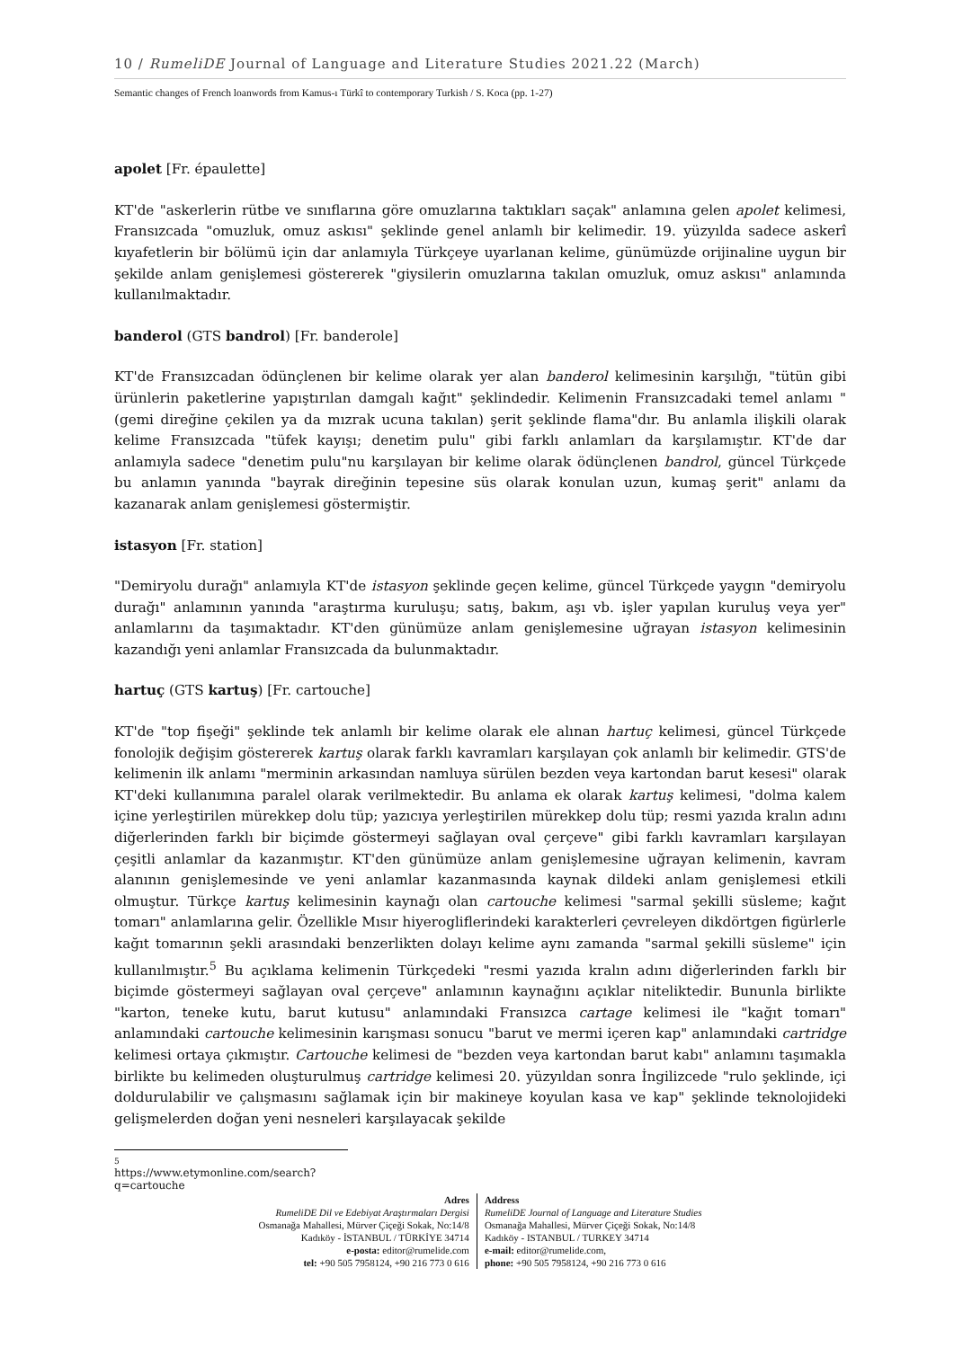10 / RumeliDE Journal of Language and Literature Studies 2021.22 (March)
Semantic changes of French loanwords from Kamus-ı Türkî to contemporary Turkish / S. Koca (pp. 1-27)
apolet [Fr. épaulette]
KT'de "askerlerin rütbe ve sınıflarına göre omuzlarına taktıkları saçak" anlamına gelen apolet kelimesi, Fransızcada "omuzluk, omuz askısı" şeklinde genel anlamlı bir kelimedir. 19. yüzyılda sadece askerî kıyafetlerin bir bölümü için dar anlamıyla Türkçeye uyarlanan kelime, günümüzde orijinaline uygun bir şekilde anlam genişlemesi göstererek "giysilerin omuzlarına takılan omuzluk, omuz askısı" anlamında kullanılmaktadır.
banderol (GTS bandrol) [Fr. banderole]
KT'de Fransızcadan ödünçlenen bir kelime olarak yer alan banderol kelimesinin karşılığı, "tütün gibi ürünlerin paketlerine yapıştırılan damgalı kağıt" şeklindedir. Kelimenin Fransızcadaki temel anlamı "(gemi direğine çekilen ya da mızrak ucuna takılan) şerit şeklinde flama"dır. Bu anlamla ilişkili olarak kelime Fransızcada "tüfek kayışı; denetim pulu" gibi farklı anlamları da karşılamıştır. KT'de dar anlamıyla sadece "denetim pulu"nu karşılayan bir kelime olarak ödünçlenen bandrol, güncel Türkçede bu anlamın yanında "bayrak direğinin tepesine süs olarak konulan uzun, kumaş şerit" anlamı da kazanarak anlam genişlemesi göstermiştir.
istasyon [Fr. station]
"Demiryolu durağı" anlamıyla KT'de istasyon şeklinde geçen kelime, güncel Türkçede yaygın "demiryolu durağı" anlamının yanında "araştırma kuruluşu; satış, bakım, aşı vb. işler yapılan kuruluş veya yer" anlamlarını da taşımaktadır. KT'den günümüze anlam genişlemesine uğrayan istasyon kelimesinin kazandığı yeni anlamlar Fransızcada da bulunmaktadır.
hartuç (GTS kartuş) [Fr. cartouche]
KT'de "top fişeği" şeklinde tek anlamlı bir kelime olarak ele alınan hartuç kelimesi, güncel Türkçede fonolojik değişim göstererek kartuş olarak farklı kavramları karşılayan çok anlamlı bir kelimedir. GTS'de kelimenin ilk anlamı "merminin arkasından namluya sürülen bezden veya kartondan barut kesesi" olarak KT'deki kullanımına paralel olarak verilmektedir. Bu anlama ek olarak kartuş kelimesi, "dolma kalem içine yerleştirilen mürekkep dolu tüp; yazıcıya yerleştirilen mürekkep dolu tüp; resmi yazıda kralın adını diğerlerinden farklı bir biçimde göstermeyi sağlayan oval çerçeve" gibi farklı kavramları karşılayan çeşitli anlamlar da kazanmıştır. KT'den günümüze anlam genişlemesine uğrayan kelimenin, kavram alanının genişlemesinde ve yeni anlamlar kazanmasında kaynak dildeki anlam genişlemesi etkili olmuştur. Türkçe kartuş kelimesinin kaynağı olan cartouche kelimesi "sarmal şekilli süsleme; kağıt tomarı" anlamlarına gelir. Özellikle Mısır hiyerogliflerindeki karakterleri çevreleyen dikdörtgen figürlerle kağıt tomarının şekli arasındaki benzerlikten dolayı kelime aynı zamanda "sarmal şekilli süsleme" için kullanılmıştır.<sup>5</sup> Bu açıklama kelimenin Türkçedeki "resmi yazıda kralın adını diğerlerinden farklı bir biçimde göstermeyi sağlayan oval çerçeve" anlamının kaynağını açıklar niteliktedir. Bununla birlikte "karton, teneke kutu, barut kutusu" anlamındaki Fransızca cartage kelimesi ile "kağıt tomarı" anlamındaki cartouche kelimesinin karışması sonucu "barut ve mermi içeren kap" anlamındaki cartridge kelimesi ortaya çıkmıştır. Cartouche kelimesi de "bezden veya kartondan barut kabı" anlamını taşımakla birlikte bu kelimeden oluşturulmuş cartridge kelimesi 20. yüzyıldan sonra İngilizcede "rulo şeklinde, içi doldurulabilir ve çalışmasını sağlamak için bir makineye koyulan kasa ve kap" şeklinde teknolojideki gelişmelerden doğan yeni nesneleri karşılayacak şekilde
5 https://www.etymonline.com/search?q=cartouche
Adres
RumeliDE Dil ve Edebiyat Araştırmaları Dergisi
Osmanağa Mahallesi, Mürver Çiçeği Sokak, No:14/8
Kadıköy - İSTANBUL / TÜRKİYE 34714
e-posta: editor@rumelide.com
tel: +90 505 7958124, +90 216 773 0 616
Address
RumeliDE Journal of Language and Literature Studies
Osmanağa Mahallesi, Mürver Çiçeği Sokak, No:14/8
Kadıköy - ISTANBUL / TURKEY 34714
e-mail: editor@rumelide.com,
phone: +90 505 7958124, +90 216 773 0 616